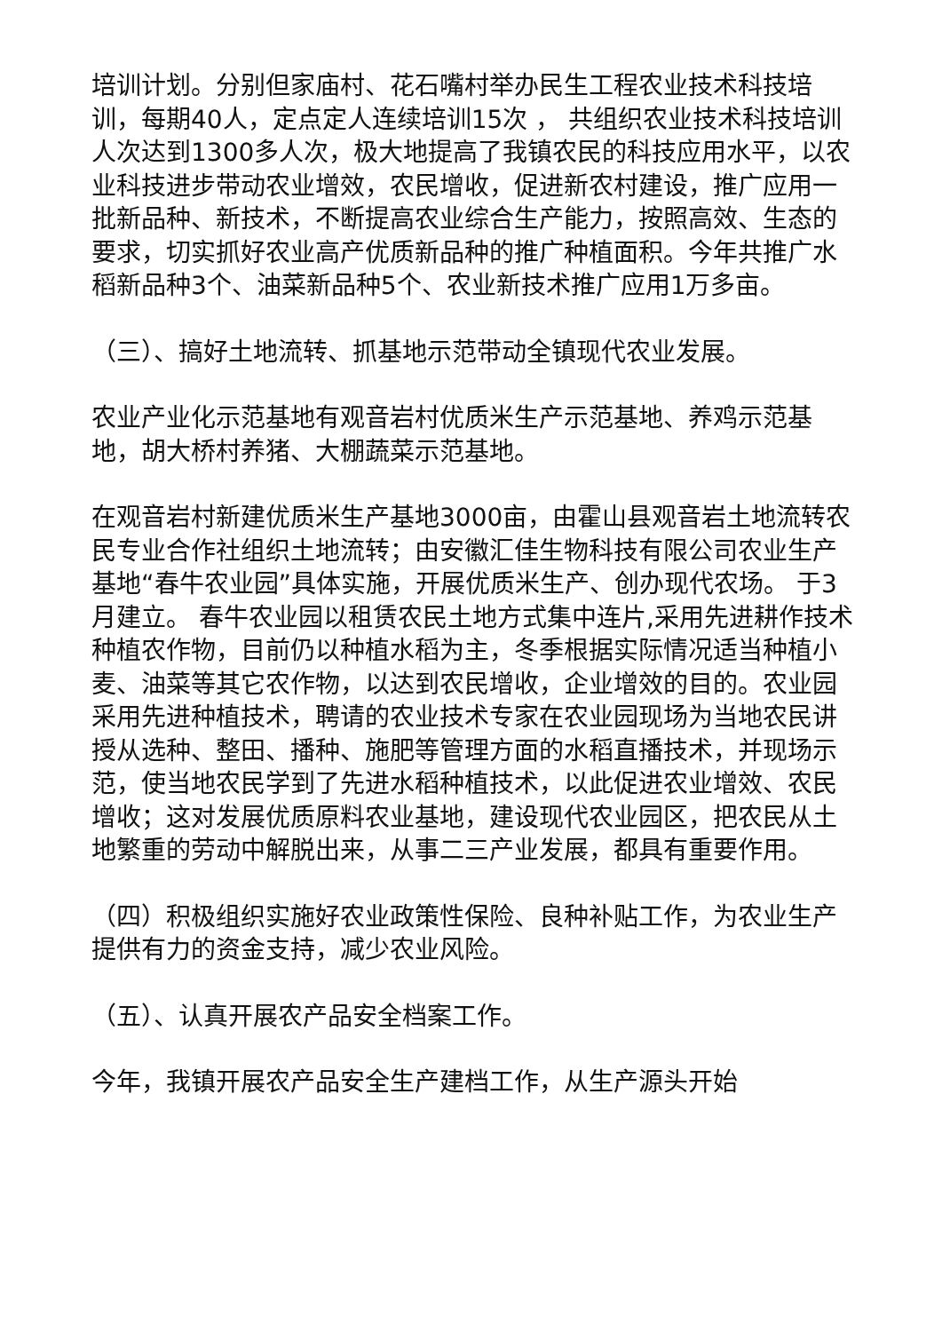培训计划。分别但家庙村、花石嘴村举办民生工程农业技术科技培训，每期40人，定点定人连续培训15次 ， 共组织农业技术科技培训人次达到1300多人次，极大地提高了我镇农民的科技应用水平，以农业科技进步带动农业增效，农民增收，促进新农村建设，推广应用一批新品种、新技术，不断提高农业综合生产能力，按照高效、生态的要求，切实抓好农业高产优质新品种的推广种植面积。今年共推广水稻新品种3个、油菜新品种5个、农业新技术推广应用1万多亩。
（三）、搞好土地流转、抓基地示范带动全镇现代农业发展。
农业产业化示范基地有观音岩村优质米生产示范基地、养鸡示范基地，胡大桥村养猪、大棚蔬菜示范基地。
在观音岩村新建优质米生产基地3000亩，由霍山县观音岩土地流转农民专业合作社组织土地流转；由安徽汇佳生物科技有限公司农业生产基地“春牛农业园”具体实施，开展优质米生产、创办现代农场。 于3月建立。 春牛农业园以租赁农民土地方式集中连片,采用先进耕作技术种植农作物，目前仍以种植水稻为主，冬季根据实际情况适当种植小麦、油菜等其它农作物，以达到农民增收，企业增效的目的。农业园采用先进种植技术，聘请的农业技术专家在农业园现场为当地农民讲授从选种、整田、播种、施肥等管理方面的水稻直播技术，并现场示范，使当地农民学到了先进水稻种植技术，以此促进农业增效、农民增收；这对发展优质原料农业基地，建设现代农业园区，把农民从土地繁重的劳动中解脱出来，从事二三产业发展，都具有重要作用。
（四）积极组织实施好农业政策性保险、良种补贴工作，为农业生产提供有力的资金支持，减少农业风险。
（五）、认真开展农产品安全档案工作。
今年，我镇开展农产品安全生产建档工作，从生产源头开始